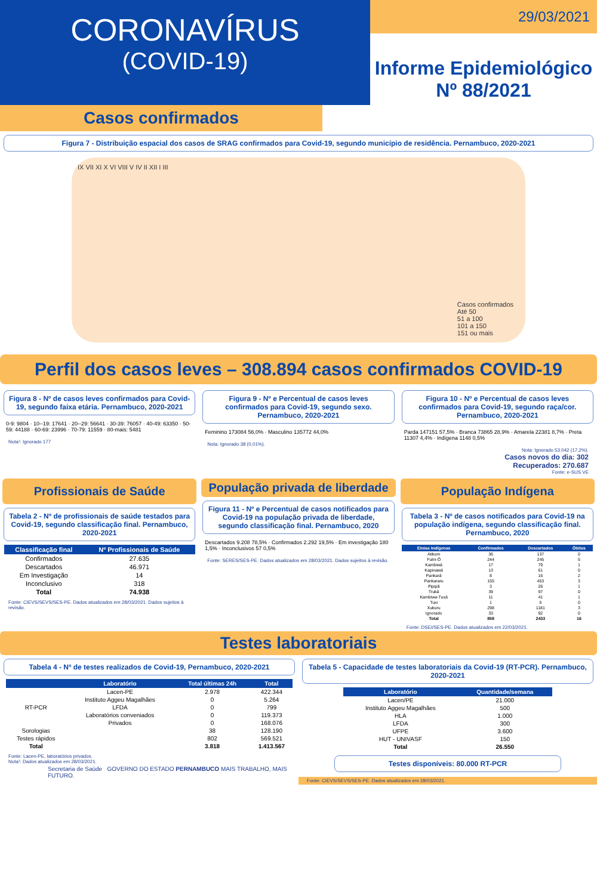CORONAVÍRUS
(COVID-19)
29/03/2021
Informe Epidemiológico
Nº 88/2021
Casos confirmados
Figura 7 - Distribuição espacial dos casos de SRAG confirmados para Covid-19, segundo município de residência. Pernambuco, 2020-2021
IX VII XI X VI VIII V IV II XII I III
Casos confirmados
Até 50
51 a 100
101 a 150
151 ou mais
Perfil dos casos leves – 308.894 casos confirmados COVID-19
Figura 8 - Nº de casos leves confirmados para Covid-19, segundo faixa etária. Pernambuco, 2020-2021
0-9: 9804 · 10--19: 17641 · 20--29: 56641 · 30-39: 76057 · 40-49: 63350 · 50-59: 44188 · 60-69: 23996 · 70-79: 11559 · 80-mais: 5481
Nota¹: Ignorado 177
Figura 9 - Nº e Percentual de casos leves confirmados para Covid-19, segundo sexo. Pernambuco, 2020-2021
Feminino 173084 56,0% · Masculino 135772 44,0%
Nota: Ignorado 38 (0,01%).
Figura 10 - Nº e Percentual de casos leves confirmados para Covid-19, segundo raça/cor. Pernambuco, 2020-2021
Parda 147151 57,5% · Branca 73865 28,9% · Amarela 22381 8,7% · Preta 11307 4,4% · Indígena 1148 0,5%
Nota: Ignorado 53.042 (17,2%).
Casos novos do dia: 302
Recuperados: 270.687
Fonte: e-SUS VE
Profissionais de Saúde
Tabela 2 - Nº de profissionais de saúde testados para Covid-19, segundo classificação final. Pernambuco, 2020-2021
| Classificação final | Nº Profissionais de Saúde |
| --- | --- |
| Confirmados | 27.635 |
| Descartados | 46.971 |
| Em Investigação | 14 |
| Inconclusivo | 318 |
| Total | 74.938 |
Fonte: CIEVS/SEVS/SES-PE. Dados atualizados em 28/03/2021. Dados sujeitos à revisão.
População privada de liberdade
Figura 11 - Nº e Percentual de casos notificados para Covid-19 na população privada de liberdade, segundo classificação final. Pernambuco, 2020
Descartados 9.208 78,5% · Confirmados 2.292 19,5% · Em investigação 180 1,5% · Inconclusivos 57 0,5%
Fonte: SERES/SES-PE. Dados atualizados em 28/03/2021. Dados sujeitos à revisão.
População Indígena
Tabela 3 - Nº de casos notificados para Covid-19 na população indígena, segundo classificação final. Pernambuco, 2020
| Etnias Indígenas | Confirmados | Descartados | Óbitos |
| --- | --- | --- | --- |
| Atikum | 36 | 137 | 0 |
| Fulni-Ô | 244 | 245 | 5 |
| Kambiwá | 17 | 79 | 1 |
| Kapinawá | 13 | 61 | 0 |
| Pankará | 8 | 16 | 2 |
| Pankararu | 155 | 453 | 3 |
| Pipipã | 3 | 26 | 1 |
| Truká | 39 | 97 | 0 |
| Kambiwa-Tuxá | 11 | 41 | 1 |
| Tuxi | 1 | 5 | 0 |
| Xukuru | 298 | 1181 | 3 |
| Ignorado | 33 | 92 | 0 |
| Total | 858 | 2433 | 16 |
Fonte: DSEI/SES-PE. Dados atualizados em 22/03/2021.
Testes laboratoriais
Tabela 4 - Nº de testes realizados de Covid-19, Pernambuco, 2020-2021
| | Laboratório | Total últimas 24h | Total |
| --- | --- | --- | --- |
| RT-PCR | Lacen-PE | 2.978 | 422.344 |
| | Instituto Aggeu Magalhães | 0 | 5.264 |
| | LFDA | 0 | 799 |
| | Laboratórios conveniados | 0 | 119.373 |
| | Privados | 0 | 168.076 |
| Sorologias | | 38 | 128.190 |
| Testes rápidos | | 802 | 569.521 |
| Total | | 3.818 | 1.413.567 |
Fonte: Lacen-PE, laboratórios privados.
Nota¹: Dados atualizados em 28/03/2021.
Secretaria de Saúde GOVERNO DO ESTADO PERNAMBUCO MAIS TRABALHO, MAIS FUTURO.
Tabela 5 - Capacidade de testes laboratoriais da Covid-19 (RT-PCR). Pernambuco, 2020-2021
| Laboratório | Quantidade/semana |
| --- | --- |
| Lacen/PE | 21.000 |
| Instituto Aggeu Magalhães | 500 |
| HLA | 1.000 |
| LFDA | 300 |
| UFPE | 3.600 |
| HUT - UNIVASF | 150 |
| Total | 26.550 |
Testes disponíveis: 80.000 RT-PCR
Fonte: CIEVS/SEVS/SES-PE. Dados atualizados em 28/03/2021.